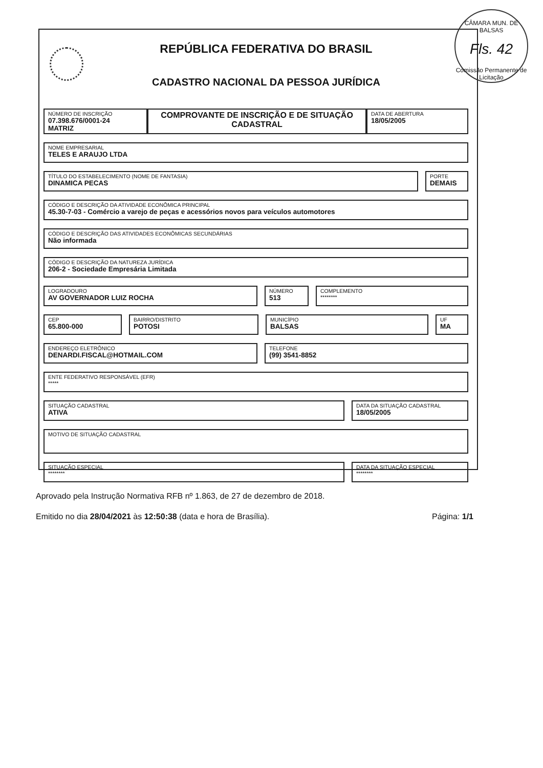CÂMARA MUN. DE BALSAS
Fls. 42
Comissão Permanente de Licitação
REPÚBLICA FEDERATIVA DO BRASIL
CADASTRO NACIONAL DA PESSOA JURÍDICA
NÚMERO DE INSCRIÇÃO
07.398.676/0001-24
MATRIZ
COMPROVANTE DE INSCRIÇÃO E DE SITUAÇÃO CADASTRAL
DATA DE ABERTURA
18/05/2005
NOME EMPRESARIAL
TELES E ARAUJO LTDA
TÍTULO DO ESTABELECIMENTO (NOME DE FANTASIA)
DINAMICA PECAS
PORTE
DEMAIS
CÓDIGO E DESCRIÇÃO DA ATIVIDADE ECONÔMICA PRINCIPAL
45.30-7-03 - Comércio a varejo de peças e acessórios novos para veículos automotores
CÓDIGO E DESCRIÇÃO DAS ATIVIDADES ECONÔMICAS SECUNDÁRIAS
Não informada
CÓDIGO E DESCRIÇÃO DA NATUREZA JURÍDICA
206-2 - Sociedade Empresária Limitada
LOGRADOURO
AV GOVERNADOR LUIZ ROCHA
NÚMERO
513
COMPLEMENTO
********
CEP
65.800-000
BAIRRO/DISTRITO
POTOSI
MUNICÍPIO
BALSAS
UF
MA
ENDEREÇO ELETRÔNICO
DENARDI.FISCAL@HOTMAIL.COM
TELEFONE
(99) 3541-8852
ENTE FEDERATIVO RESPONSÁVEL (EFR)
*****
SITUAÇÃO CADASTRAL
ATIVA
DATA DA SITUAÇÃO CADASTRAL
18/05/2005
MOTIVO DE SITUAÇÃO CADASTRAL
SITUAÇÃO ESPECIAL
********
DATA DA SITUAÇÃO ESPECIAL
********
Aprovado pela Instrução Normativa RFB nº 1.863, de 27 de dezembro de 2018.
Emitido no dia 28/04/2021 às 12:50:38 (data e hora de Brasília). Página: 1/1